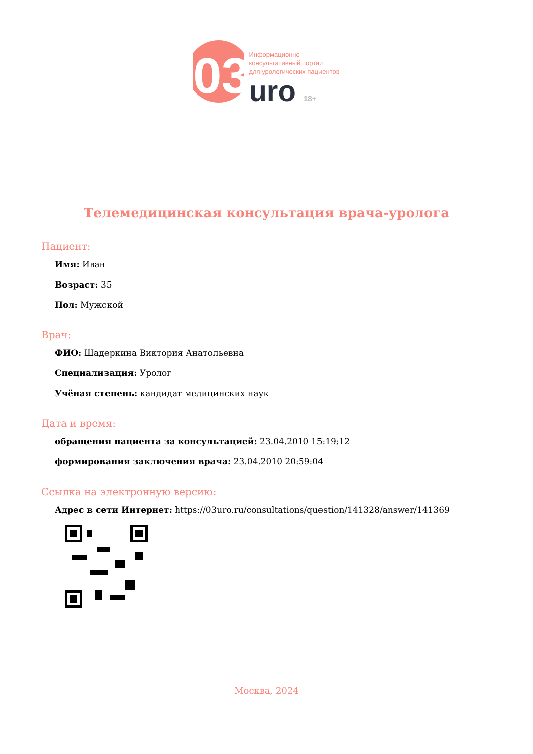03
Информационно-
консультативный портал
для урологических пациентов
uro 18+
Телемедицинская консультация врача-уролога
Пациент:
Имя: Иван
Возраст: 35
Пол: Мужской
Врач:
ФИО: Шадеркина Виктория Анатольевна
Специализация: Уролог
Учёная степень: кандидат медицинских наук
Дата и время:
обращения пациента за консультацией: 23.04.2010 15:19:12
формирования заключения врача: 23.04.2010 20:59:04
Ссылка на электронную версию:
Адрес в сети Интернет: https://03uro.ru/consultations/question/141328/answer/141369
Москва, 2024